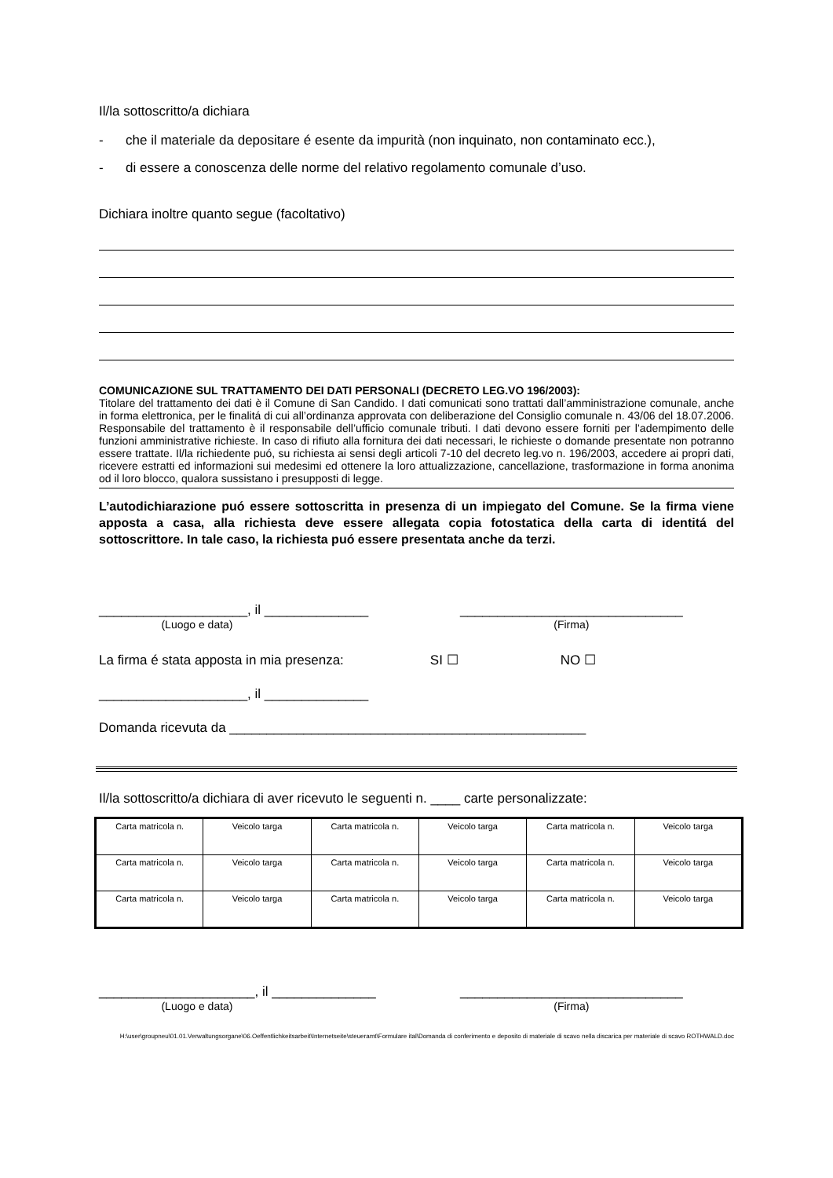Il/la sottoscritto/a dichiara
- che il materiale da depositare é esente da impurità (non inquinato, non contaminato ecc.),
- di essere a conoscenza delle norme del relativo regolamento comunale d’uso.
Dichiara inoltre quanto segue (facoltativo)
COMUNICAZIONE SUL TRATTAMENTO DEI DATI PERSONALI (DECRETO LEG.VO 196/2003):
Titolare del trattamento dei dati è il Comune di San Candido. I dati comunicati sono trattati dall’amministrazione comunale, anche in forma elettronica, per le finalitá di cui all’ordinanza approvata con deliberazione del Consiglio comunale n. 43/06 del 18.07.2006. Responsabile del trattamento è il responsabile dell’ufficio comunale tributi. I dati devono essere forniti per l’adempimento delle funzioni amministrative richieste. In caso di rifiuto alla fornitura dei dati necessari, le richieste o domande presentate non potranno essere trattate. Il/la richiedente puó, su richiesta ai sensi degli articoli 7-10 del decreto leg.vo n. 196/2003, accedere ai propri dati, ricevere estratti ed informazioni sui medesimi ed ottenere la loro attualizzazione, cancellazione, trasformazione in forma anonima od il loro blocco, qualora sussistano i presupposti di legge.
L’autodichiarazione puó essere sottoscritta in presenza di un impiegato del Comune. Se la firma viene apposta a casa, alla richiesta deve essere allegata copia fotostatica della carta di identitá del sottoscrittore. In tale caso, la richiesta puó essere presentata anche da terzi.
____________________, il ______________
(Luogo e data)
______________________________
(Firma)
La firma é stata apposta in mia presenza: SI ☐ NO ☐
____________________, il ______________
Domanda ricevuta da ________________________________________________
Il/la sottoscritto/a dichiara di aver ricevuto le seguenti n. ____ carte personalizzate:
| Carta matricola n. | Veicolo targa | Carta matricola n. | Veicolo targa | Carta matricola n. | Veicolo targa |
| Carta matricola n. | Veicolo targa | Carta matricola n. | Veicolo targa | Carta matricola n. | Veicolo targa |
| Carta matricola n. | Veicolo targa | Carta matricola n. | Veicolo targa | Carta matricola n. | Veicolo targa |
_____________________, il ______________
(Luogo e data)
______________________________
(Firma)
H:\user\groupneu\01.01.Verwaltungsorgane\06.Oeffentlichkeitsarbeit\Internetseite\steueramt\Formulare ital\Domanda di conferimento e deposito di materiale di scavo nella discarica per materiale di scavo ROTHWALD.doc